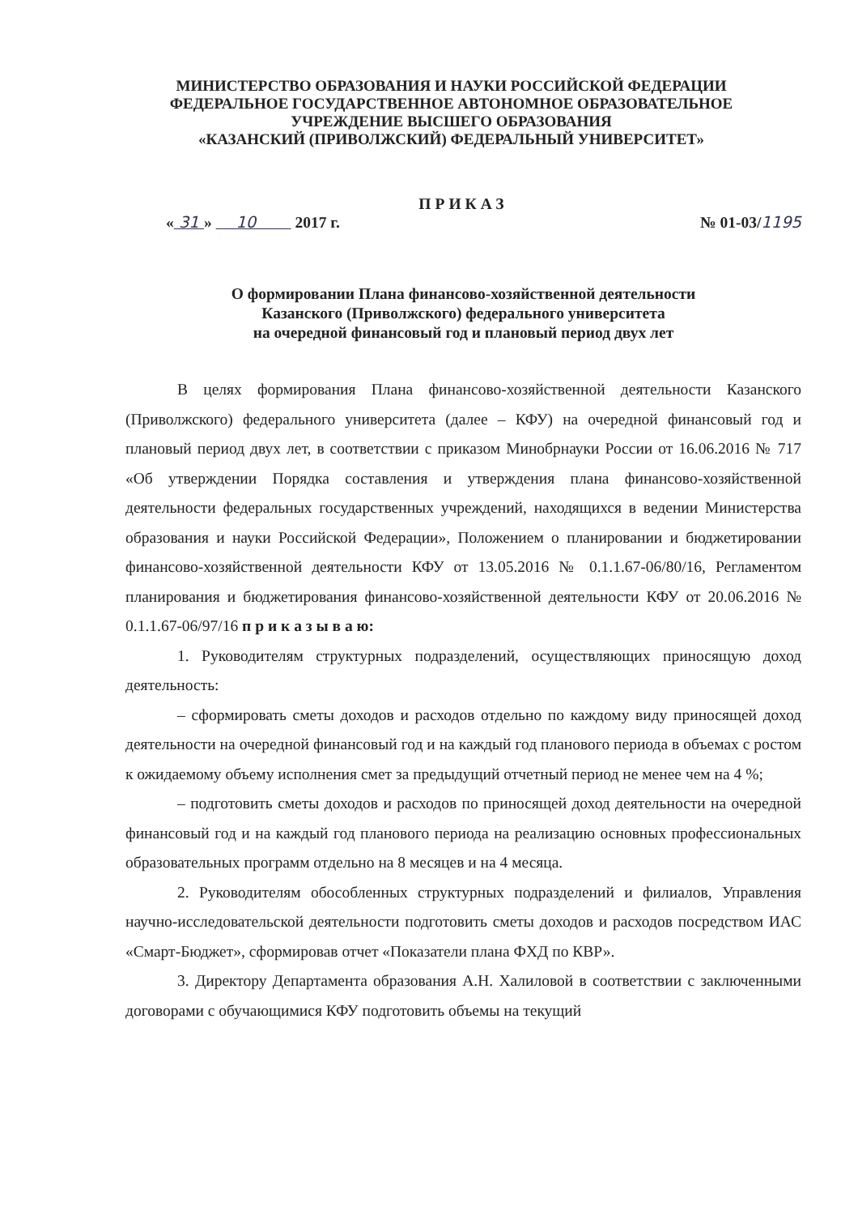МИНИСТЕРСТВО ОБРАЗОВАНИЯ И НАУКИ РОССИЙСКОЙ ФЕДЕРАЦИИ
ФЕДЕРАЛЬНОЕ ГОСУДАРСТВЕННОЕ АВТОНОМНОЕ ОБРАЗОВАТЕЛЬНОЕ
УЧРЕЖДЕНИЕ ВЫСШЕГО ОБРАЗОВАНИЯ
«КАЗАНСКИЙ (ПРИВОЛЖСКИЙ) ФЕДЕРАЛЬНЫЙ УНИВЕРСИТЕТ»
ПРИКАЗ
« 31 » 10 2017 г. № 01-03/1195
О формировании Плана финансово-хозяйственной деятельности
Казанского (Приволжского) федерального университета
на очередной финансовый год и плановый период двух лет
В целях формирования Плана финансово-хозяйственной деятельности Казанского (Приволжского) федерального университета (далее – КФУ) на очередной финансовый год и плановый период двух лет, в соответствии с приказом Минобрнауки России от 16.06.2016 № 717 «Об утверждении Порядка составления и утверждения плана финансово-хозяйственной деятельности федеральных государственных учреждений, находящихся в ведении Министерства образования и науки Российской Федерации», Положением о планировании и бюджетировании финансово-хозяйственной деятельности КФУ от 13.05.2016 № 0.1.1.67-06/80/16, Регламентом планирования и бюджетирования финансово-хозяйственной деятельности КФУ от 20.06.2016 № 0.1.1.67-06/97/16 п р и к а з ы в а ю:
1. Руководителям структурных подразделений, осуществляющих приносящую доход деятельность:
– сформировать сметы доходов и расходов отдельно по каждому виду приносящей доход деятельности на очередной финансовый год и на каждый год планового периода в объемах с ростом к ожидаемому объему исполнения смет за предыдущий отчетный период не менее чем на 4 %;
– подготовить сметы доходов и расходов по приносящей доход деятельности на очередной финансовый год и на каждый год планового периода на реализацию основных профессиональных образовательных программ отдельно на 8 месяцев и на 4 месяца.
2. Руководителям обособленных структурных подразделений и филиалов, Управления научно-исследовательской деятельности подготовить сметы доходов и расходов посредством ИАС «Смарт-Бюджет», сформировав отчет «Показатели плана ФХД по КВР».
3. Директору Департамента образования А.Н. Халиловой в соответствии с заключенными договорами с обучающимися КФУ подготовить объемы на текущий